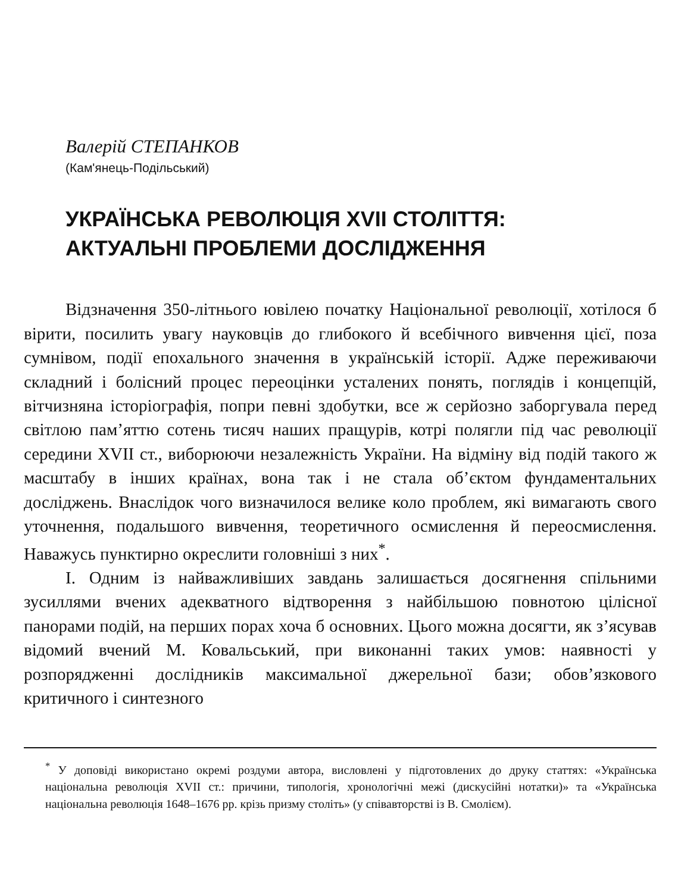Валерій СТЕПАНКОВ
(Кам'янець-Подільський)
УКРАЇНСЬКА РЕВОЛЮЦІЯ XVII СТОЛІТТЯ:
АКТУАЛЬНІ ПРОБЛЕМИ ДОСЛІДЖЕННЯ
Відзначення 350-літнього ювілею початку Національної революції, хотілося б вірити, посилить увагу науковців до глибокого й всебічного вивчення цієї, поза сумнівом, події епохального значення в українській історії. Адже переживаючи складний і болісний процес переоцінки усталених понять, поглядів і концепцій, вітчизняна історіографія, попри певні здобутки, все ж серйозно заборгувала перед світлою пам’яттю сотень тисяч наших пращурів, котрі полягли під час революції середини XVII ст., виборюючи незалежність України. На відміну від подій такого ж масштабу в інших країнах, вона так і не стала об’єктом фундаментальних досліджень. Внаслідок чого визначилося велике коло проблем, які вимагають свого уточнення, подальшого вивчення, теоретичного осмислення й переосмислення. Наважусь пунктирно окреслити головніші з них<sup>*</sup>.
І. Одним із найважливіших завдань залишається досягнення спільними зусиллями вчених адекватного відтворення з найбільшою повнотою цілісної панорами подій, на перших порах хоча б основних. Цього можна досягти, як з’ясував відомий вчений М. Ковальський, при виконанні таких умов: наявності у розпорядженні дослідників максимальної джерельної бази; обов’язкового критичного і синтезного
<sup>*</sup> У доповіді використано окремі роздуми автора, висловлені у підготовлених до друку статтях: «Українська національна революція XVII ст.: причини, типологія, хронологічні межі (дискусійні нотатки)» та «Українська національна революція 1648–1676 рр. крізь призму століть» (у співавторстві із В. Смолієм).